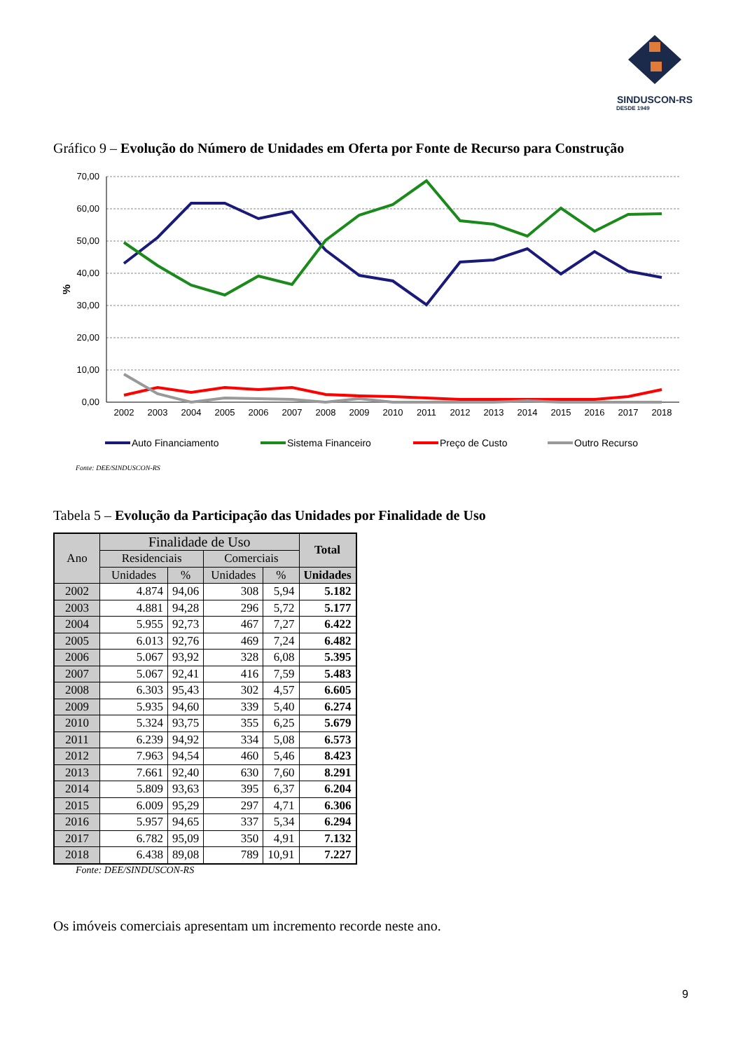SINDUSCON-RS
DESDE 1949
Gráfico 9 – Evolução do Número de Unidades em Oferta por Fonte de Recurso para Construção
70,00
60,00
50,00
40,00
30,00
20,00
10,00
0,00
%
2002
2003
2004
2005
2006
2007
2008
2009
2010
2011
2012
2013
2014
2015
2016
2017
2018
Auto Financiamento
Sistema Financeiro
Preço de Custo
Outro Recurso
Fonte: DEE/SINDUSCON-RS
Tabela 5 – Evolução da Participação das Unidades por Finalidade de Uso
| Ano | Finalidade de Uso | | | | Total |
| --- | --- | --- | --- | --- | --- |
| | Residenciais | | Comerciais | | |
| | Unidades | % | Unidades | % | Unidades |
| 2002 | 4.874 | 94,06 | 308 | 5,94 | 5.182 |
| 2003 | 4.881 | 94,28 | 296 | 5,72 | 5.177 |
| 2004 | 5.955 | 92,73 | 467 | 7,27 | 6.422 |
| 2005 | 6.013 | 92,76 | 469 | 7,24 | 6.482 |
| 2006 | 5.067 | 93,92 | 328 | 6,08 | 5.395 |
| 2007 | 5.067 | 92,41 | 416 | 7,59 | 5.483 |
| 2008 | 6.303 | 95,43 | 302 | 4,57 | 6.605 |
| 2009 | 5.935 | 94,60 | 339 | 5,40 | 6.274 |
| 2010 | 5.324 | 93,75 | 355 | 6,25 | 5.679 |
| 2011 | 6.239 | 94,92 | 334 | 5,08 | 6.573 |
| 2012 | 7.963 | 94,54 | 460 | 5,46 | 8.423 |
| 2013 | 7.661 | 92,40 | 630 | 7,60 | 8.291 |
| 2014 | 5.809 | 93,63 | 395 | 6,37 | 6.204 |
| 2015 | 6.009 | 95,29 | 297 | 4,71 | 6.306 |
| 2016 | 5.957 | 94,65 | 337 | 5,34 | 6.294 |
| 2017 | 6.782 | 95,09 | 350 | 4,91 | 7.132 |
| 2018 | 6.438 | 89,08 | 789 | 10,91 | 7.227 |
Fonte: DEE/SINDUSCON-RS
Os imóveis comerciais apresentam um incremento recorde neste ano.
9